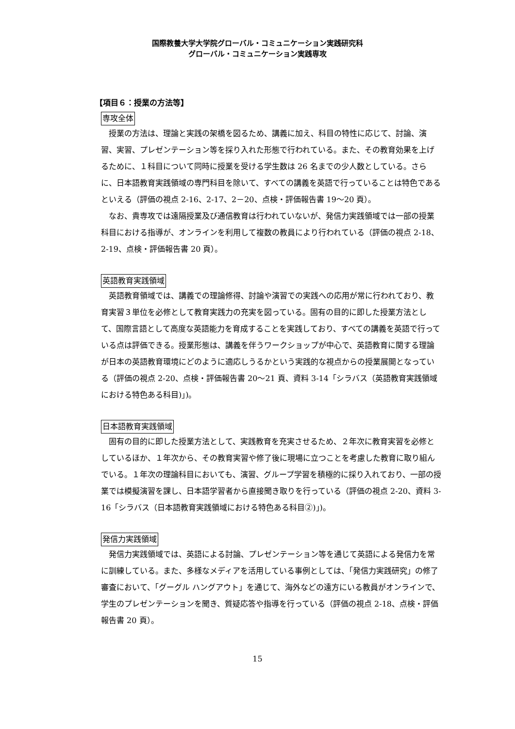国際教養大学大学院グローバル・コミュニケーション実践研究科
グローバル・コミュニケーション実践専攻
【項目６：授業の方法等】
専攻全体
授業の方法は、理論と実践の架橋を図るため、講義に加え、科目の特性に応じて、討論、演習、実習、プレゼンテーション等を採り入れた形態で行われている。また、その教育効果を上げるために、１科目について同時に授業を受ける学生数は 26 名までの少人数としている。さらに、日本語教育実践領域の専門科目を除いて、すべての講義を英語で行っていることは特色であるといえる（評価の視点 2-16、2-17、2－20、点検・評価報告書 19～20 頁）。
なお、貴専攻では遠隔授業及び通信教育は行われていないが、発信力実践領域では一部の授業科目における指導が、オンラインを利用して複数の教員により行われている（評価の視点 2-18、2-19、点検・評価報告書 20 頁）。
英語教育実践領域
英語教育領域では、講義での理論修得、討論や演習での実践への応用が常に行われており、教育実習３単位を必修として教育実践力の充実を図っている。固有の目的に即した授業方法として、国際言語として高度な英語能力を育成することを実践しており、すべての講義を英語で行っている点は評価できる。授業形態は、講義を伴うワークショップが中心で、英語教育に関する理論が日本の英語教育環境にどのように適応しうるかという実践的な視点からの授業展開となっている（評価の視点 2-20、点検・評価報告書 20～21 頁、資料 3-14「シラバス（英語教育実践領域における特色ある科目)」)。
日本語教育実践領域
固有の目的に即した授業方法として、実践教育を充実させるため、２年次に教育実習を必修としているほか、１年次から、その教育実習や修了後に現場に立つことを考慮した教育に取り組んでいる。１年次の理論科目においても、演習、グループ学習を積極的に採り入れており、一部の授業では模擬演習を課し、日本語学習者から直接聞き取りを行っている（評価の視点 2-20、資料 3-16「シラバス（日本語教育実践領域における特色ある科目②)」)。
発信力実践領域
発信力実践領域では、英語による討論、プレゼンテーション等を通じて英語による発信力を常に訓練している。また、多様なメディアを活用している事例としては、「発信力実践研究」の修了審査において、「グーグル ハングアウト」を通じて、海外などの遠方にいる教員がオンラインで、学生のプレゼンテーションを聞き、質疑応答や指導を行っている（評価の視点 2-18、点検・評価報告書 20 頁）。
15